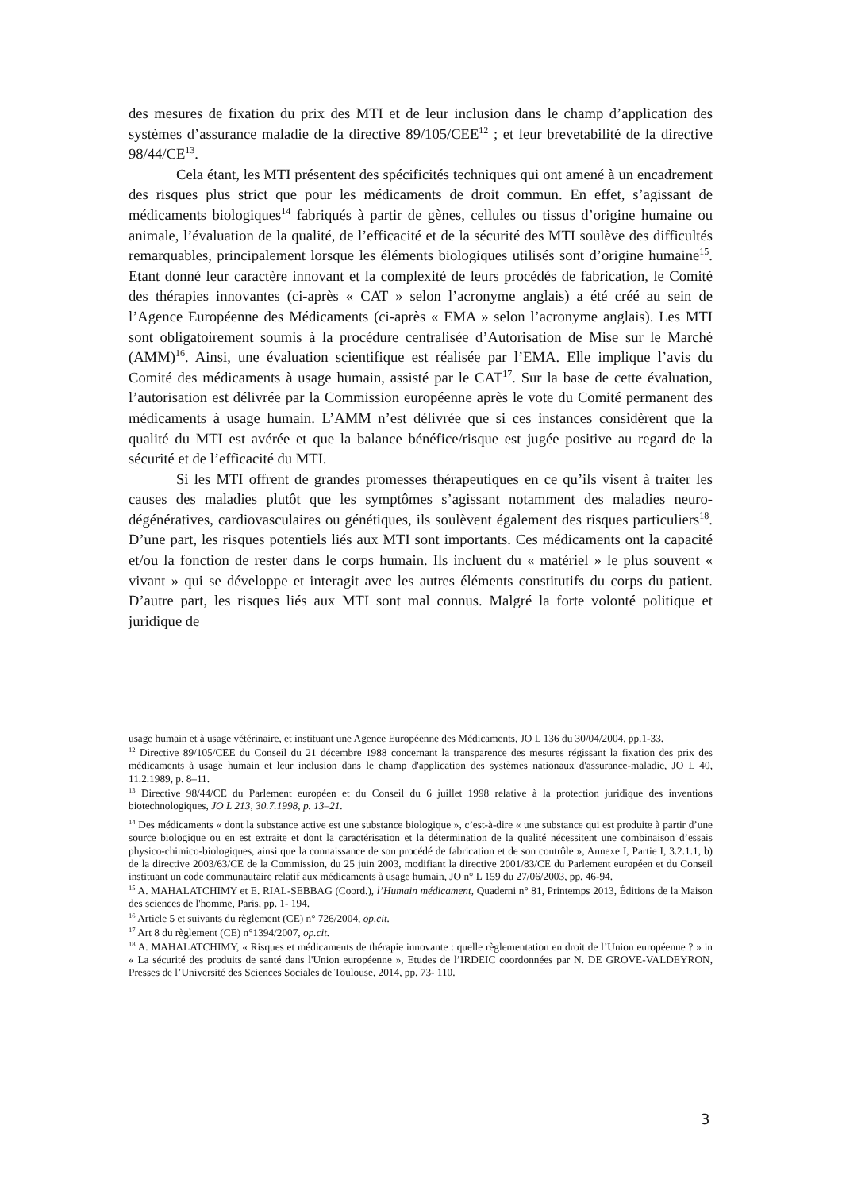des mesures de fixation du prix des MTI et de leur inclusion dans le champ d’application des systèmes d’assurance maladie de la directive 89/105/CEE<sup>12</sup> ; et leur brevetabilité de la directive 98/44/CE<sup>13</sup>.
Cela étant, les MTI présentent des spécificités techniques qui ont amené à un encadrement des risques plus strict que pour les médicaments de droit commun. En effet, s’agissant de médicaments biologiques<sup>14</sup> fabriqués à partir de gènes, cellules ou tissus d’origine humaine ou animale, l’évaluation de la qualité, de l’efficacité et de la sécurité des MTI soulève des difficultés remarquables, principalement lorsque les éléments biologiques utilisés sont d’origine humaine<sup>15</sup>. Etant donné leur caractère innovant et la complexité de leurs procédés de fabrication, le Comité des thérapies innovantes (ci-après « CAT » selon l’acronyme anglais) a été créé au sein de l’Agence Européenne des Médicaments (ci-après « EMA » selon l’acronyme anglais). Les MTI sont obligatoirement soumis à la procédure centralisée d’Autorisation de Mise sur le Marché (AMM)<sup>16</sup>. Ainsi, une évaluation scientifique est réalisée par l’EMA. Elle implique l’avis du Comité des médicaments à usage humain, assisté par le CAT<sup>17</sup>. Sur la base de cette évaluation, l’autorisation est délivrée par la Commission européenne après le vote du Comité permanent des médicaments à usage humain. L’AMM n’est délivrée que si ces instances considèrent que la qualité du MTI est avérée et que la balance bénéfice/risque est jugée positive au regard de la sécurité et de l’efficacité du MTI.
Si les MTI offrent de grandes promesses thérapeutiques en ce qu’ils visent à traiter les causes des maladies plutôt que les symptômes s’agissant notamment des maladies neuro-dégénératives, cardiovasculaires ou génétiques, ils soulèvent également des risques particuliers<sup>18</sup>. D’une part, les risques potentiels liés aux MTI sont importants. Ces médicaments ont la capacité et/ou la fonction de rester dans le corps humain. Ils incluent du « matériel » le plus souvent « vivant » qui se développe et interagit avec les autres éléments constitutifs du corps du patient. D’autre part, les risques liés aux MTI sont mal connus. Malgré la forte volonté politique et juridique de
usage humain et à usage vétérinaire, et instituant une Agence Européenne des Médicaments, JO L 136 du 30/04/2004, pp.1-33.
<sup>12</sup> Directive 89/105/CEE du Conseil du 21 décembre 1988 concernant la transparence des mesures régissant la fixation des prix des médicaments à usage humain et leur inclusion dans le champ d'application des systèmes nationaux d'assurance-maladie, JO L 40, 11.2.1989, p. 8–11.
<sup>13</sup> Directive 98/44/CE du Parlement européen et du Conseil du 6 juillet 1998 relative à la protection juridique des inventions biotechnologiques, JO L 213, 30.7.1998, p. 13–21.
<sup>14</sup> Des médicaments « dont la substance active est une substance biologique », c’est-à-dire « une substance qui est produite à partir d’une source biologique ou en est extraite et dont la caractérisation et la détermination de la qualité nécessitent une combinaison d’essais physico-chimico-biologiques, ainsi que la connaissance de son procédé de fabrication et de son contrôle », Annexe I, Partie I, 3.2.1.1, b) de la directive 2003/63/CE de la Commission, du 25 juin 2003, modifiant la directive 2001/83/CE du Parlement européen et du Conseil instituant un code communautaire relatif aux médicaments à usage humain, JO n° L 159 du 27/06/2003, pp. 46-94.
<sup>15</sup> A. MAHALATCHIMY et E. RIAL-SEBBAG (Coord.), l’Humain médicament, Quaderni n° 81, Printemps 2013, Éditions de la Maison des sciences de l'homme, Paris, pp. 1- 194.
<sup>16</sup> Article 5 et suivants du règlement (CE) n° 726/2004, op.cit.
<sup>17</sup> Art 8 du règlement (CE) n°1394/2007, op.cit.
<sup>18</sup> A. MAHALATCHIMY, « Risques et médicaments de thérapie innovante : quelle règlementation en droit de l’Union européenne ? » in « La sécurité des produits de santé dans l'Union européenne », Etudes de l’IRDEIC coordonnées par N. DE GROVE-VALDEYRON, Presses de l’Université des Sciences Sociales de Toulouse, 2014, pp. 73- 110.
3